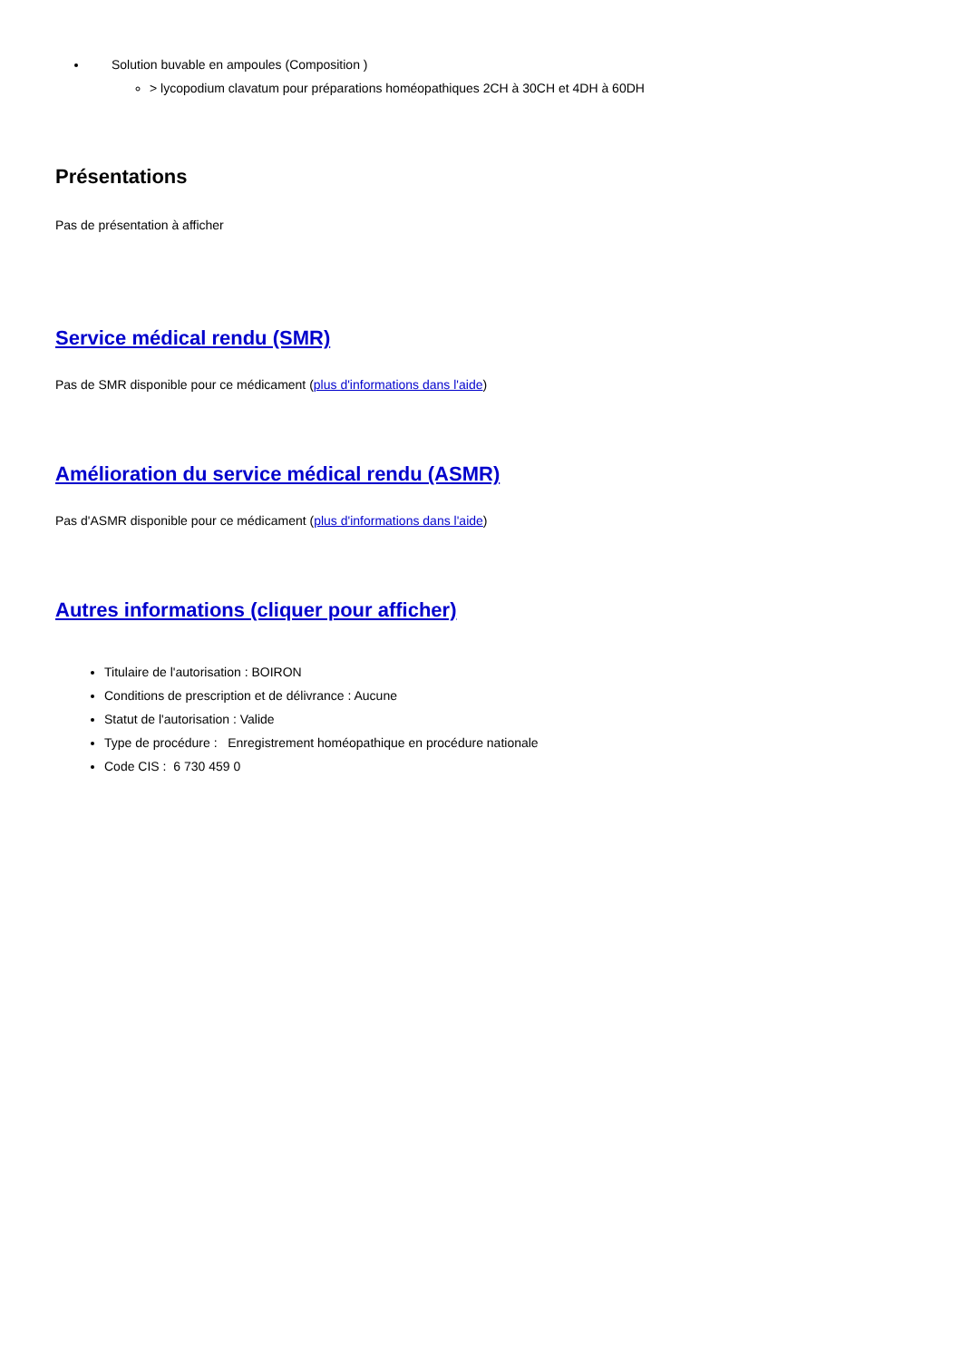Solution buvable en ampoules (Composition )
> lycopodium clavatum pour préparations homéopathiques 2CH à 30CH et 4DH à 60DH
Présentations
Pas de présentation à afficher
Service médical rendu (SMR)
Pas de SMR disponible pour ce médicament (plus d'informations dans l'aide)
Amélioration du service médical rendu (ASMR)
Pas d'ASMR disponible pour ce médicament (plus d'informations dans l'aide)
Autres informations (cliquer pour afficher)
Titulaire de l'autorisation : BOIRON
Conditions de prescription et de délivrance : Aucune
Statut de l'autorisation : Valide
Type de procédure : Enregistrement homéopathique en procédure nationale
Code CIS : 6 730 459 0